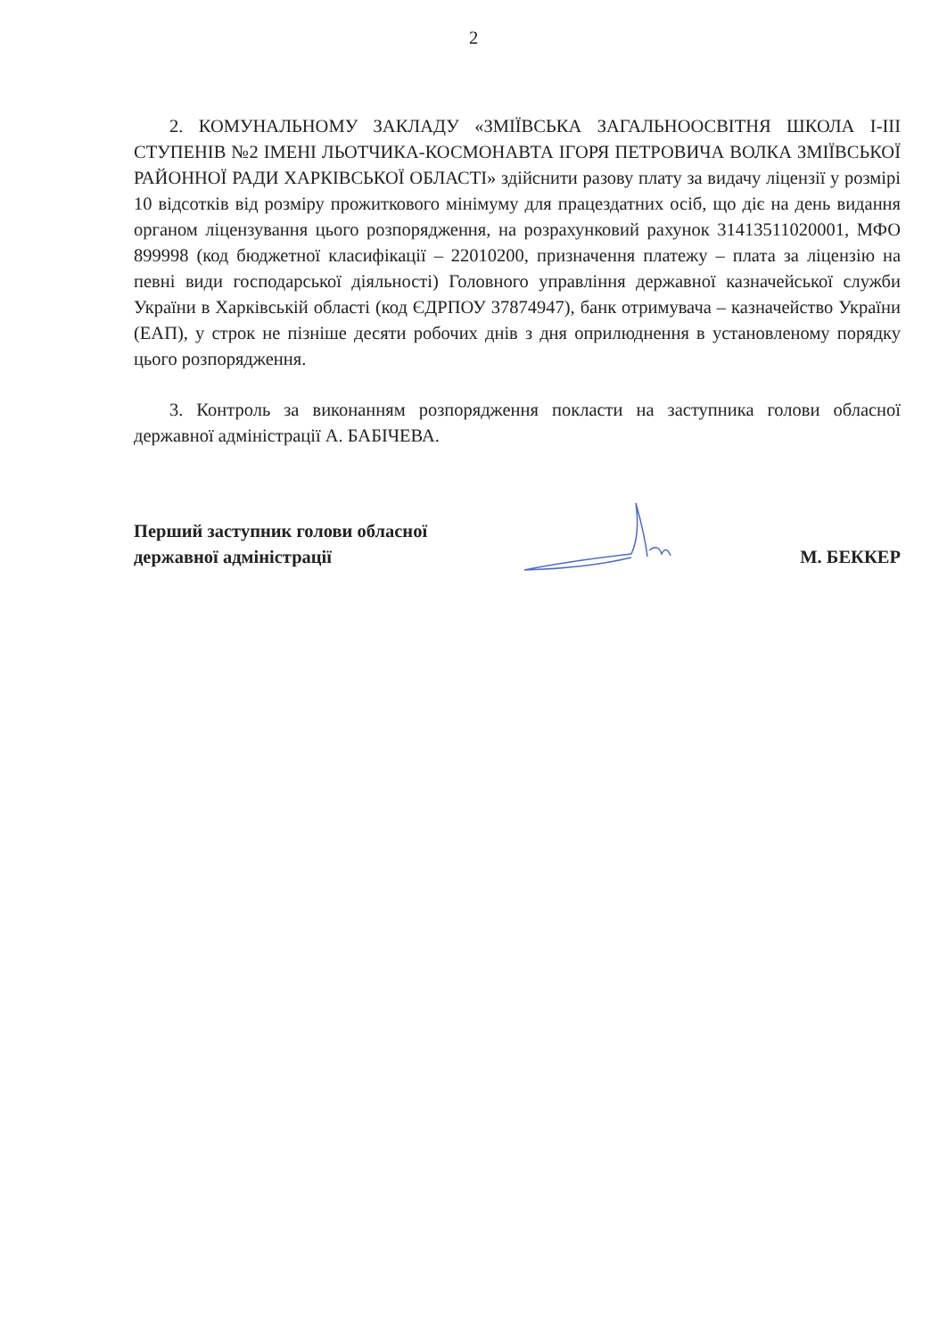2
2. КОМУНАЛЬНОМУ ЗАКЛАДУ «ЗМІЇВСЬКА ЗАГАЛЬНООСВІТНЯ ШКОЛА І-ІІІ СТУПЕНІВ №2 ІМЕНІ ЛЬОТЧИКА-КОСМОНАВТА ІГОРЯ ПЕТРОВИЧА ВОЛКА ЗМІЇВСЬКОЇ РАЙОННОЇ РАДИ ХАРКІВСЬКОЇ ОБЛАСТІ» здійснити разову плату за видачу ліцензії у розмірі 10 відсотків від розміру прожиткового мінімуму для працездатних осіб, що діє на день видання органом ліцензування цього розпорядження, на розрахунковий рахунок 31413511020001, МФО 899998 (код бюджетної класифікації – 22010200, призначення платежу – плата за ліцензію на певні види господарської діяльності) Головного управління державної казначейської служби України в Харківській області (код ЄДРПОУ 37874947), банк отримувача – казначейство України (ЕАП), у строк не пізніше десяти робочих днів з дня оприлюднення в установленому порядку цього розпорядження.
3. Контроль за виконанням розпорядження покласти на заступника голови обласної державної адміністрації А. БАБІЧЕВА.
Перший заступник голови обласної
державної адміністрації
М. БЕККЕР